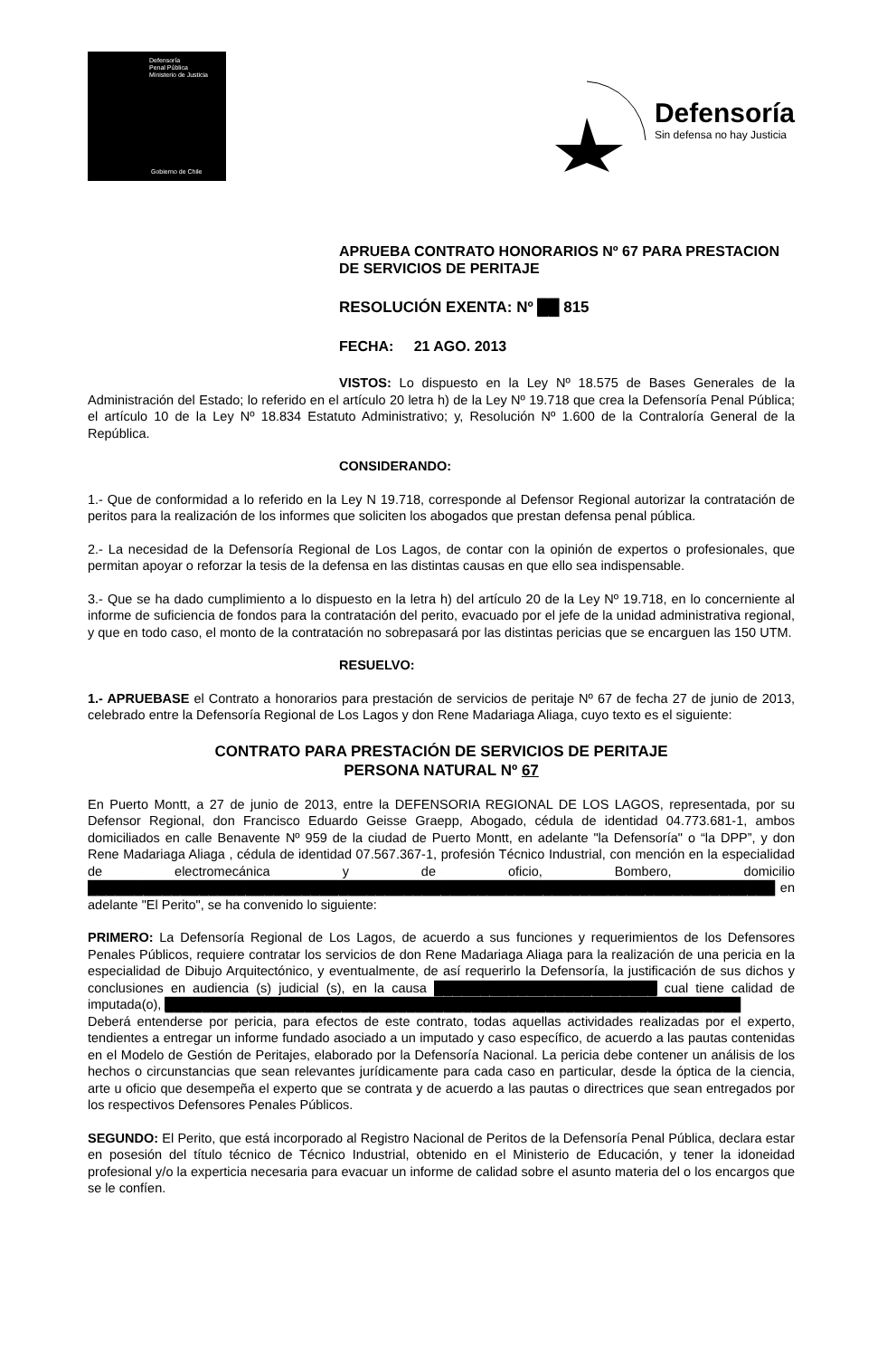Defensoría
Penal Pública
Ministerio de Justicia
Gobierno de Chile
Defensoría
Sin defensa no hay Justicia
APRUEBA CONTRATO HONORARIOS Nº 67 PARA PRESTACION DE SERVICIOS DE PERITAJE
RESOLUCIÓN EXENTA: Nº ██ 815
FECHA: 21 AGO. 2013
VISTOS: Lo dispuesto en la Ley Nº 18.575 de Bases Generales de la Administración del Estado; lo referido en el artículo 20 letra h) de la Ley Nº 19.718 que crea la Defensoría Penal Pública; el artículo 10 de la Ley Nº 18.834 Estatuto Administrativo; y, Resolución Nº 1.600 de la Contraloría General de la República.
CONSIDERANDO:
1.- Que de conformidad a lo referido en la Ley N 19.718, corresponde al Defensor Regional autorizar la contratación de peritos para la realización de los informes que soliciten los abogados que prestan defensa penal pública.
2.- La necesidad de la Defensoría Regional de Los Lagos, de contar con la opinión de expertos o profesionales, que permitan apoyar o reforzar la tesis de la defensa en las distintas causas en que ello sea indispensable.
3.- Que se ha dado cumplimiento a lo dispuesto en la letra h) del artículo 20 de la Ley Nº 19.718, en lo concerniente al informe de suficiencia de fondos para la contratación del perito, evacuado por el jefe de la unidad administrativa regional, y que en todo caso, el monto de la contratación no sobrepasará por las distintas pericias que se encarguen las 150 UTM.
RESUELVO:
1.- APRUEBASE el Contrato a honorarios para prestación de servicios de peritaje Nº 67 de fecha 27 de junio de 2013, celebrado entre la Defensoría Regional de Los Lagos y don Rene Madariaga Aliaga, cuyo texto es el siguiente:
CONTRATO PARA PRESTACIÓN DE SERVICIOS DE PERITAJE
PERSONA NATURAL Nº 67
En Puerto Montt, a 27 de junio de 2013, entre la DEFENSORIA REGIONAL DE LOS LAGOS, representada, por su Defensor Regional, don Francisco Eduardo Geisse Graepp, Abogado, cédula de identidad 04.773.681-1, ambos domiciliados en calle Benavente Nº 959 de la ciudad de Puerto Montt, en adelante "la Defensoría" o “la DPP”, y don Rene Madariaga Aliaga , cédula de identidad 07.567.367-1, profesión Técnico Industrial, con mención en la especialidad de electromecánica y de oficio, Bombero, domicilio ██████████████████████████████████████████████████████████████████████████ en adelante "El Perito", se ha convenido lo siguiente:
PRIMERO: La Defensoría Regional de Los Lagos, de acuerdo a sus funciones y requerimientos de los Defensores Penales Públicos, requiere contratar los servicios de don Rene Madariaga Aliaga para la realización de una pericia en la especialidad de Dibujo Arquitectónico, y eventualmente, de así requerirlo la Defensoría, la justificación de sus dichos y conclusiones en audiencia (s) judicial (s), en la causa ████████████████████████ cual tiene calidad de imputada(o), ██████████████████████████████████████████████████████████████
Deberá entenderse por pericia, para efectos de este contrato, todas aquellas actividades realizadas por el experto, tendientes a entregar un informe fundado asociado a un imputado y caso específico, de acuerdo a las pautas contenidas en el Modelo de Gestión de Peritajes, elaborado por la Defensoría Nacional. La pericia debe contener un análisis de los hechos o circunstancias que sean relevantes jurídicamente para cada caso en particular, desde la óptica de la ciencia, arte u oficio que desempeña el experto que se contrata y de acuerdo a las pautas o directrices que sean entregados por los respectivos Defensores Penales Públicos.
SEGUNDO: El Perito, que está incorporado al Registro Nacional de Peritos de la Defensoría Penal Pública, declara estar en posesión del título técnico de Técnico Industrial, obtenido en el Ministerio de Educación, y tener la idoneidad profesional y/o la experticia necesaria para evacuar un informe de calidad sobre el asunto materia del o los encargos que se le confíen.